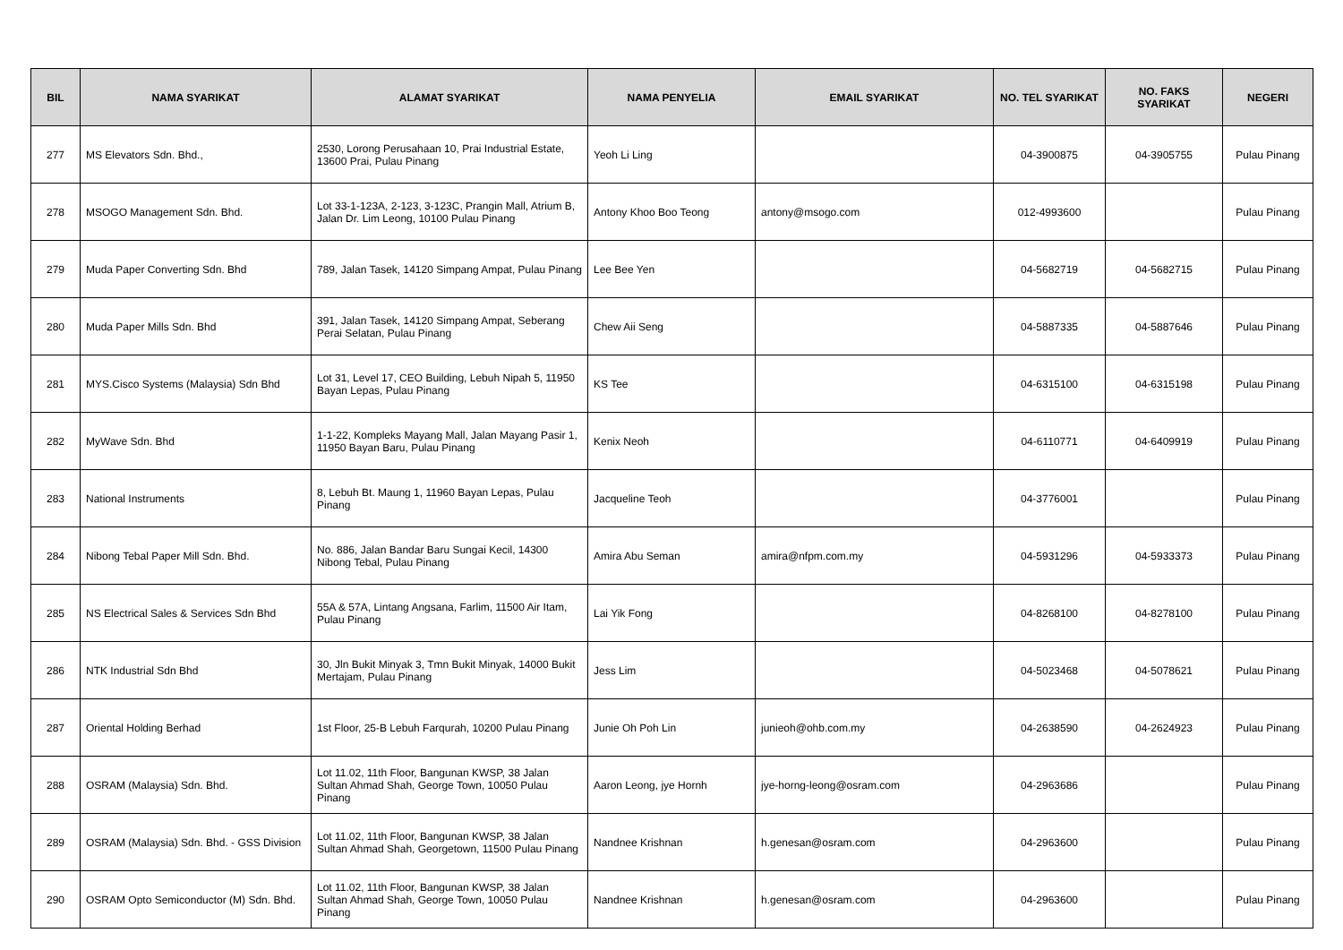| BIL | NAMA SYARIKAT | ALAMAT SYARIKAT | NAMA PENYELIA | EMAIL SYARIKAT | NO. TEL SYARIKAT | NO. FAKS SYARIKAT | NEGERI |
| --- | --- | --- | --- | --- | --- | --- | --- |
| 277 | MS Elevators Sdn. Bhd., | 2530, Lorong Perusahaan 10, Prai Industrial Estate, 13600 Prai, Pulau Pinang | Yeoh Li Ling | | 04-3900875 | 04-3905755 | Pulau Pinang |
| 278 | MSOGO Management Sdn. Bhd. | Lot 33-1-123A, 2-123, 3-123C, Prangin Mall, Atrium B, Jalan Dr. Lim Leong, 10100 Pulau Pinang | Antony Khoo Boo Teong | antony@msogo.com | 012-4993600 | | Pulau Pinang |
| 279 | Muda Paper Converting Sdn. Bhd | 789, Jalan Tasek, 14120 Simpang Ampat, Pulau Pinang | Lee Bee Yen | | 04-5682719 | 04-5682715 | Pulau Pinang |
| 280 | Muda Paper Mills Sdn. Bhd | 391, Jalan Tasek, 14120 Simpang Ampat, Seberang Perai Selatan, Pulau Pinang | Chew Aii Seng | | 04-5887335 | 04-5887646 | Pulau Pinang |
| 281 | MYS.Cisco Systems (Malaysia) Sdn Bhd | Lot 31, Level 17, CEO Building, Lebuh Nipah 5, 11950 Bayan Lepas, Pulau Pinang | KS Tee | | 04-6315100 | 04-6315198 | Pulau Pinang |
| 282 | MyWave Sdn. Bhd | 1-1-22, Kompleks Mayang Mall, Jalan Mayang Pasir 1, 11950 Bayan Baru, Pulau Pinang | Kenix Neoh | | 04-6110771 | 04-6409919 | Pulau Pinang |
| 283 | National Instruments | 8, Lebuh Bt. Maung 1, 11960 Bayan Lepas, Pulau Pinang | Jacqueline Teoh | | 04-3776001 | | Pulau Pinang |
| 284 | Nibong Tebal Paper Mill Sdn. Bhd. | No. 886, Jalan Bandar Baru Sungai Kecil, 14300 Nibong Tebal, Pulau Pinang | Amira Abu Seman | amira@nfpm.com.my | 04-5931296 | 04-5933373 | Pulau Pinang |
| 285 | NS Electrical Sales & Services Sdn Bhd | 55A & 57A, Lintang Angsana, Farlim, 11500 Air Itam, Pulau Pinang | Lai Yik Fong | | 04-8268100 | 04-8278100 | Pulau Pinang |
| 286 | NTK Industrial Sdn Bhd | 30, Jln Bukit Minyak 3, Tmn Bukit Minyak, 14000 Bukit Mertajam, Pulau Pinang | Jess Lim | | 04-5023468 | 04-5078621 | Pulau Pinang |
| 287 | Oriental Holding Berhad | 1st Floor, 25-B Lebuh Farqurah, 10200 Pulau Pinang | Junie Oh Poh Lin | junieoh@ohb.com.my | 04-2638590 | 04-2624923 | Pulau Pinang |
| 288 | OSRAM (Malaysia) Sdn. Bhd. | Lot 11.02, 11th Floor, Bangunan KWSP, 38 Jalan Sultan Ahmad Shah, George Town, 10050 Pulau Pinang | Aaron Leong, jye Hornh | jye-horng-leong@osram.com | 04-2963686 | | Pulau Pinang |
| 289 | OSRAM (Malaysia) Sdn. Bhd. - GSS Division | Lot 11.02, 11th Floor, Bangunan KWSP, 38 Jalan Sultan Ahmad Shah, Georgetown, 11500 Pulau Pinang | Nandnee Krishnan | h.genesan@osram.com | 04-2963600 | | Pulau Pinang |
| 290 | OSRAM Opto Semiconductor (M) Sdn. Bhd. | Lot 11.02, 11th Floor, Bangunan KWSP, 38 Jalan Sultan Ahmad Shah, George Town, 10050 Pulau Pinang | Nandnee Krishnan | h.genesan@osram.com | 04-2963600 | | Pulau Pinang |